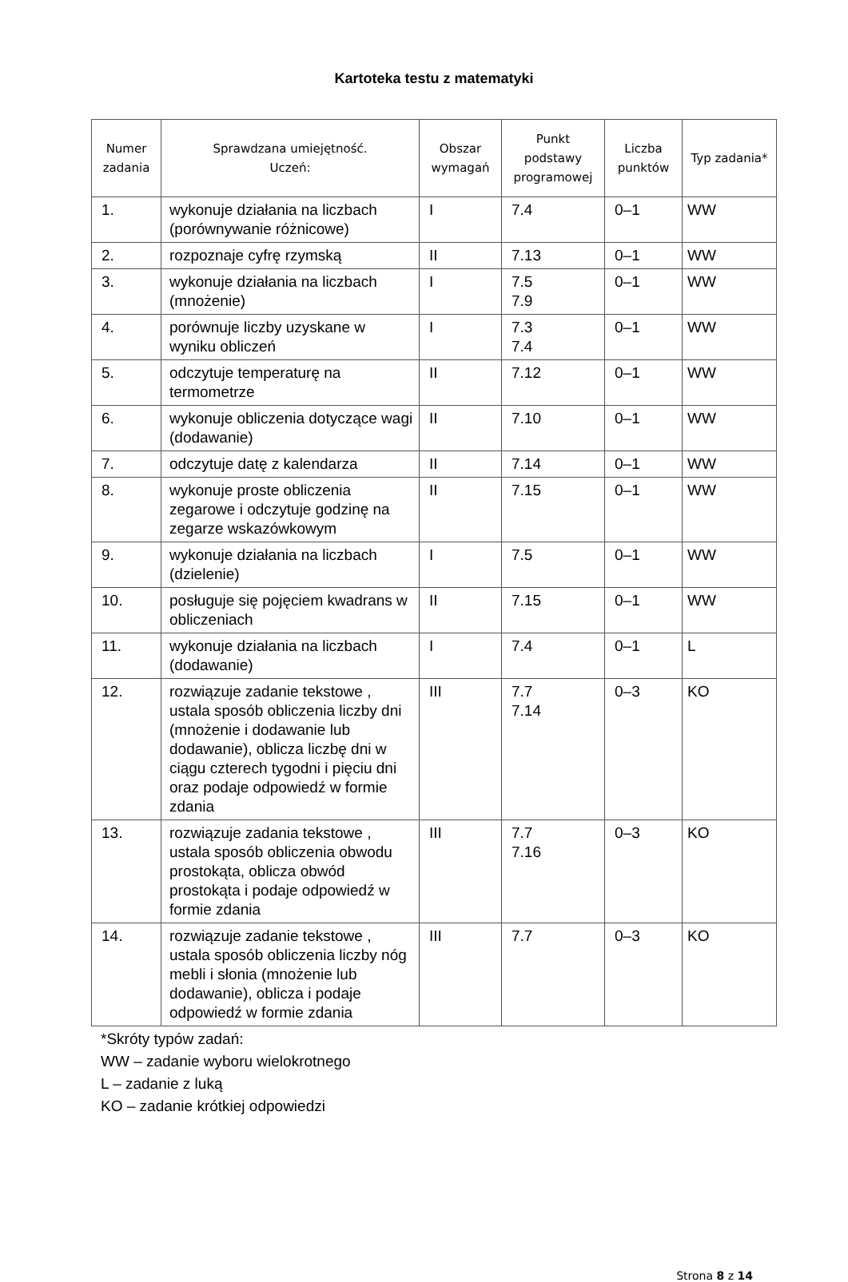Kartoteka testu z matematyki
| Numer zadania | Sprawdzana umiejętność. Uczeń: | Obszar wymagań | Punkt podstawy programowej | Liczba punktów | Typ zadania* |
| --- | --- | --- | --- | --- | --- |
| 1. | wykonuje działania na liczbach (porównywanie różnicowe) | I | 7.4 | 0–1 | WW |
| 2. | rozpoznaje cyfrę rzymską | II | 7.13 | 0–1 | WW |
| 3. | wykonuje działania na liczbach (mnożenie) | I | 7.5 7.9 | 0–1 | WW |
| 4. | porównuje liczby uzyskane w wyniku obliczeń | I | 7.3 7.4 | 0–1 | WW |
| 5. | odczytuje temperaturę na termometrze | II | 7.12 | 0–1 | WW |
| 6. | wykonuje obliczenia dotyczące wagi (dodawanie) | II | 7.10 | 0–1 | WW |
| 7. | odczytuje datę z kalendarza | II | 7.14 | 0–1 | WW |
| 8. | wykonuje proste obliczenia zegarowe i odczytuje godzinę na zegarze wskazówkowym | II | 7.15 | 0–1 | WW |
| 9. | wykonuje działania na liczbach (dzielenie) | I | 7.5 | 0–1 | WW |
| 10. | posługuje się pojęciem kwadrans w obliczeniach | II | 7.15 | 0–1 | WW |
| 11. | wykonuje działania na liczbach (dodawanie) | I | 7.4 | 0–1 | L |
| 12. | rozwiązuje zadanie tekstowe , ustala sposób obliczenia liczby dni (mnożenie i dodawanie lub dodawanie), oblicza liczbę dni w ciągu czterech tygodni i pięciu dni oraz podaje odpowiedź w formie zdania | III | 7.7 7.14 | 0–3 | KO |
| 13. | rozwiązuje zadania tekstowe , ustala sposób obliczenia obwodu prostokąta, oblicza obwód prostokąta i podaje odpowiedź w formie zdania | III | 7.7 7.16 | 0–3 | KO |
| 14. | rozwiązuje zadanie tekstowe , ustala sposób obliczenia liczby nóg mebli i słonia (mnożenie lub dodawanie), oblicza i podaje odpowiedź w formie zdania | III | 7.7 | 0–3 | KO |
*Skróty typów zadań:
WW – zadanie wyboru wielokrotnego
L – zadanie z luką
KO – zadanie krótkiej odpowiedzi
Strona 8 z 14